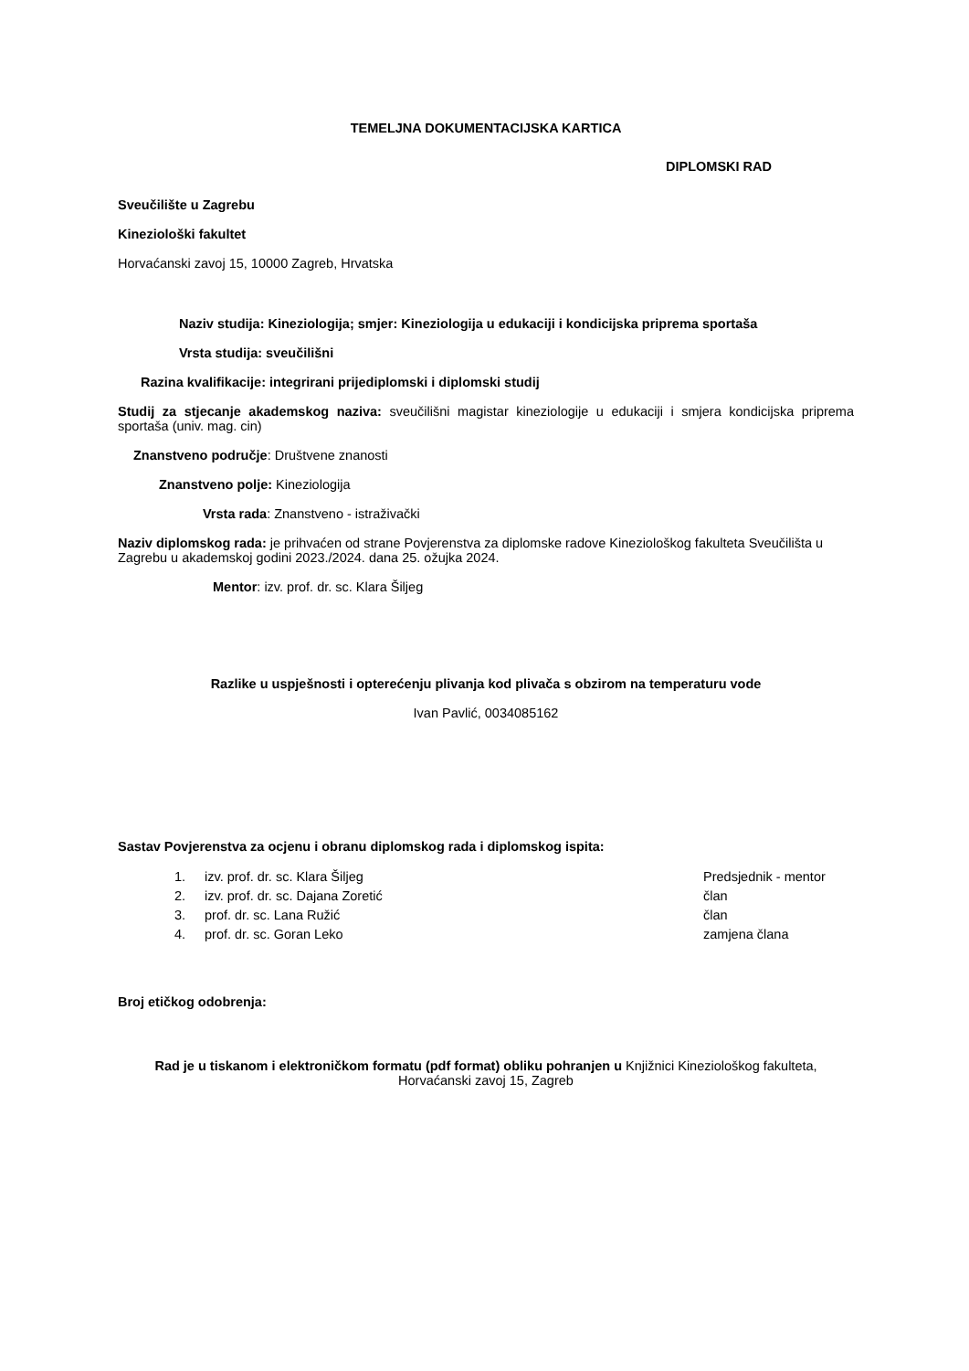TEMELJNA DOKUMENTACIJSKA KARTICA
DIPLOMSKI RAD
Sveučilište u Zagrebu
Kineziološki fakultet
Horvaćanski zavoj 15, 10000 Zagreb, Hrvatska
Naziv studija: Kineziologija; smjer: Kineziologija u edukaciji i kondicijska priprema sportaša
Vrsta studija: sveučilišni
Razina kvalifikacije: integrirani prijediplomski i diplomski studij
Studij za stjecanje akademskog naziva: sveučilišni magistar kineziologije u edukaciji i smjera kondicijska priprema sportaša (univ. mag. cin)
Znanstveno područje: Društvene znanosti
Znanstveno polje: Kineziologija
Vrsta rada: Znanstveno - istraživački
Naziv diplomskog rada: je prihvaćen od strane Povjerenstva za diplomske radove Kineziološkog fakulteta Sveučilišta u Zagrebu u akademskoj godini 2023./2024. dana 25. ožujka 2024.
Mentor: izv. prof. dr. sc. Klara Šiljeg
Razlike u uspješnosti i opterećenju plivanja kod plivača s obzirom na temperaturu vode
Ivan Pavlić, 0034085162
Sastav Povjerenstva za ocjenu i obranu diplomskog rada i diplomskog ispita:
| 1. | izv. prof. dr. sc. Klara Šiljeg | Predsjednik - mentor |
| 2. | izv. prof. dr. sc. Dajana Zoretić | član |
| 3. | prof. dr. sc. Lana Ružić | član |
| 4. | prof. dr. sc. Goran Leko | zamjena člana |
Broj etičkog odobrenja:
Rad je u tiskanom i elektroničkom formatu (pdf format) obliku pohranjen u Knjižnici Kineziološkog fakulteta,
Horvaćanski zavoj 15, Zagreb